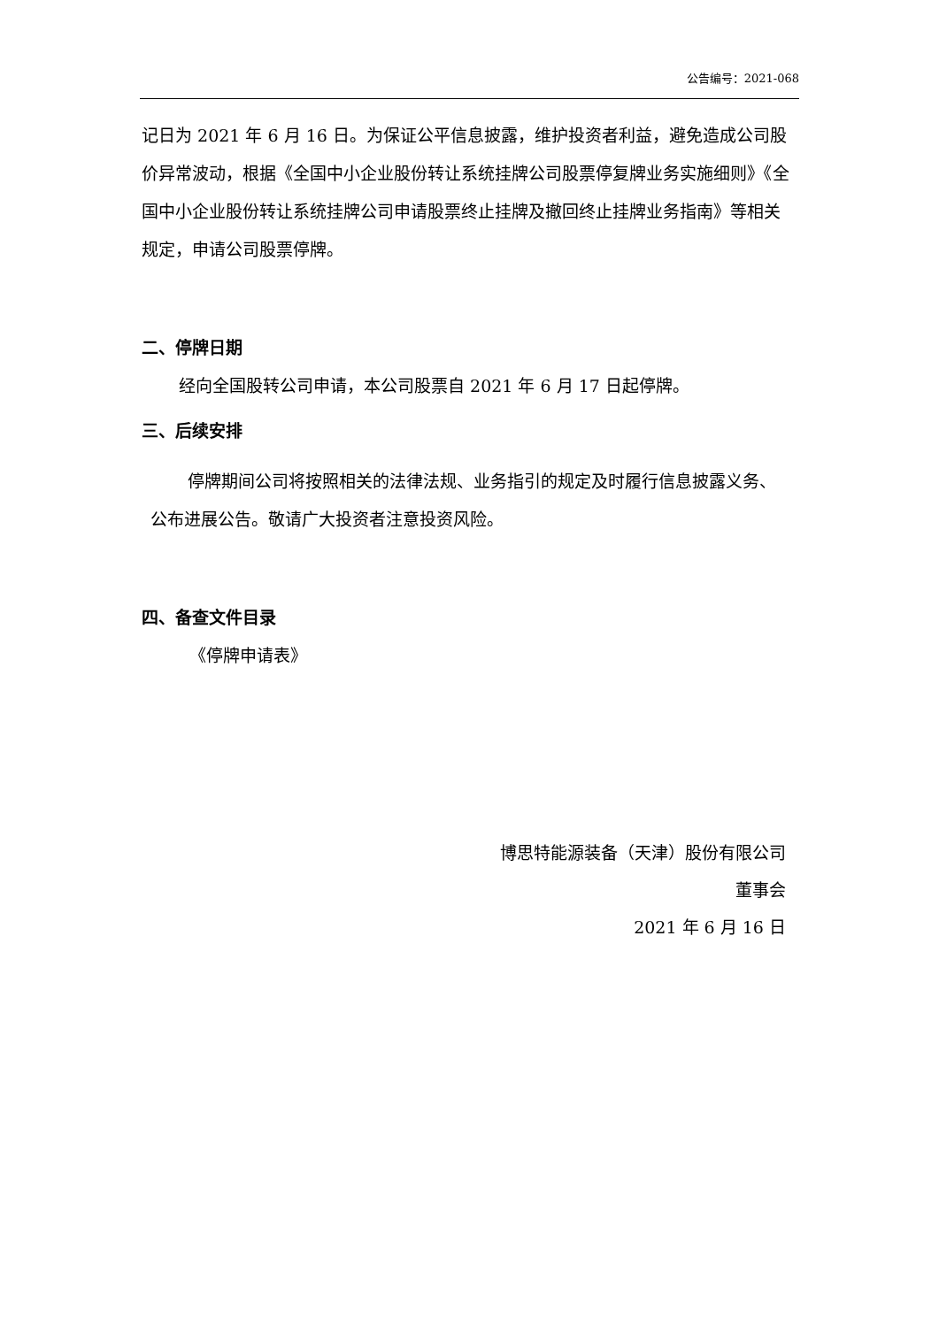公告编号：2021-068
记日为 2021 年 6 月 16 日。为保证公平信息披露，维护投资者利益，避免造成公司股价异常波动，根据《全国中小企业股份转让系统挂牌公司股票停复牌业务实施细则》《全国中小企业股份转让系统挂牌公司申请股票终止挂牌及撤回终止挂牌业务指南》等相关规定，申请公司股票停牌。
二、停牌日期
经向全国股转公司申请，本公司股票自 2021 年 6 月 17 日起停牌。
三、后续安排
停牌期间公司将按照相关的法律法规、业务指引的规定及时履行信息披露义务、公布进展公告。敬请广大投资者注意投资风险。
四、备查文件目录
《停牌申请表》
博思特能源装备（天津）股份有限公司
董事会
2021 年 6 月 16 日